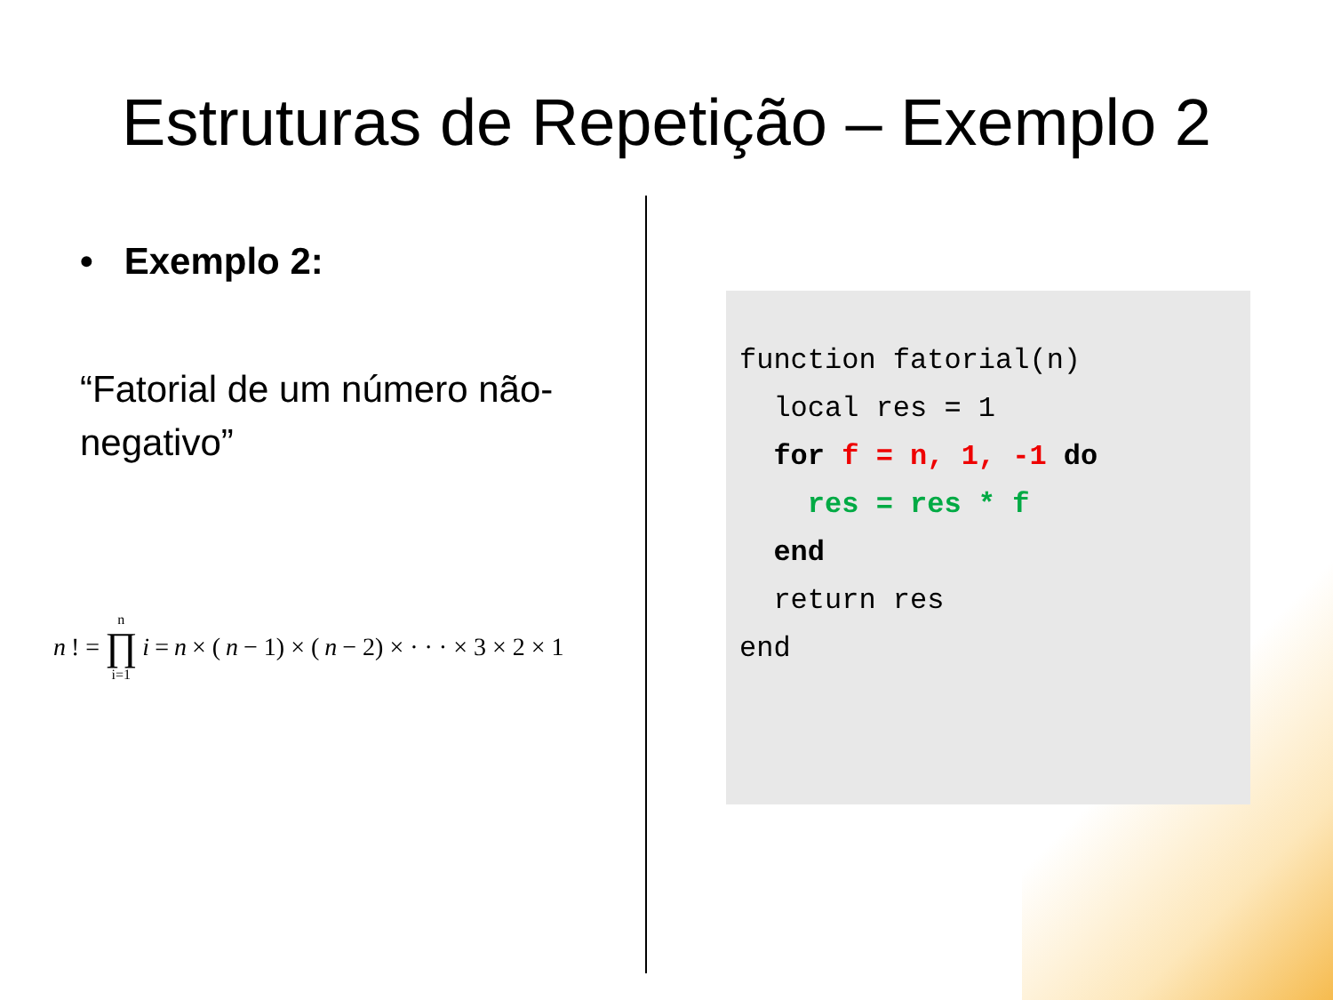Estruturas de Repetição – Exemplo 2
• Exemplo 2:
“Fatorial de um número não-negativo”
n! = n ∏ i=1 i = n × (n − 1) × (n − 2) × · · · × 3 × 2 × 1
function fatorial(n)
local res = 1
for f = n, 1, -1 do
res = res * f
end
return res
end